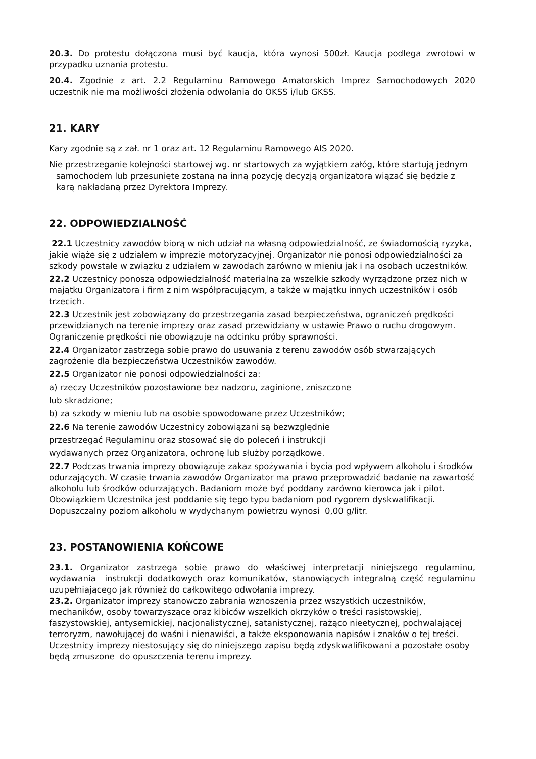20.3. Do protestu dołączona musi być kaucja, która wynosi 500zł. Kaucja podlega zwrotowi w przypadku uznania protestu.
20.4. Zgodnie z art. 2.2 Regulaminu Ramowego Amatorskich Imprez Samochodowych 2020 uczestnik nie ma możliwości złożenia odwołania do OKSS i/lub GKSS.
21. KARY
Kary zgodnie są z zał. nr 1 oraz art. 12 Regulaminu Ramowego AIS 2020.
Nie przestrzeganie kolejności startowej wg. nr startowych za wyjątkiem załóg, które startują jednym samochodem lub przesunięte zostaną na inną pozycję decyzją organizatora wiązać się będzie z karą nakładaną przez Dyrektora Imprezy.
22. ODPOWIEDZIALNOŚĆ
22.1 Uczestnicy zawodów biorą w nich udział na własną odpowiedzialność, ze świadomością ryzyka, jakie wiąże się z udziałem w imprezie motoryzacyjnej. Organizator nie ponosi odpowiedzialności za szkody powstałe w związku z udziałem w zawodach zarówno w mieniu jak i na osobach uczestników.
22.2 Uczestnicy ponoszą odpowiedzialność materialną za wszelkie szkody wyrządzone przez nich w majątku Organizatora i firm z nim współpracującym, a także w majątku innych uczestników i osób trzecich.
22.3 Uczestnik jest zobowiązany do przestrzegania zasad bezpieczeństwa, ograniczeń prędkości przewidzianych na terenie imprezy oraz zasad przewidziany w ustawie Prawo o ruchu drogowym. Ograniczenie prędkości nie obowiązuje na odcinku próby sprawności.
22.4 Organizator zastrzega sobie prawo do usuwania z terenu zawodów osób stwarzających zagrożenie dla bezpieczeństwa Uczestników zawodów.
22.5 Organizator nie ponosi odpowiedzialności za:
a) rzeczy Uczestników pozostawione bez nadzoru, zaginione, zniszczone
lub skradzione;
b) za szkody w mieniu lub na osobie spowodowane przez Uczestników;
22.6 Na terenie zawodów Uczestnicy zobowiązani są bezwzględnie
przestrzegać Regulaminu oraz stosować się do poleceń i instrukcji
wydawanych przez Organizatora, ochronę lub służby porządkowe.
22.7 Podczas trwania imprezy obowiązuje zakaz spożywania i bycia pod wpływem alkoholu i środków odurzających. W czasie trwania zawodów Organizator ma prawo przeprowadzić badanie na zawartość alkoholu lub środków odurzających. Badaniom może być poddany zarówno kierowca jak i pilot. Obowiązkiem Uczestnika jest poddanie się tego typu badaniom pod rygorem dyskwalifikacji. Dopuszczalny poziom alkoholu w wydychanym powietrzu wynosi 0,00 g/litr.
23. POSTANOWIENIA KOŃCOWE
23.1. Organizator zastrzega sobie prawo do właściwej interpretacji niniejszego regulaminu, wydawania instrukcji dodatkowych oraz komunikatów, stanowiących integralną część regulaminu uzupełniającego jak również do całkowitego odwołania imprezy.
23.2. Organizator imprezy stanowczo zabrania wznoszenia przez wszystkich uczestników, mechaników, osoby towarzyszące oraz kibiców wszelkich okrzyków o treści rasistowskiej, faszystowskiej, antysemickiej, nacjonalistycznej, satanistycznej, rażąco nieetycznej, pochwalającej terroryzm, nawołującej do waśni i nienawiści, a także eksponowania napisów i znaków o tej treści. Uczestnicy imprezy niestosujący się do niniejszego zapisu będą zdyskwalifikowani a pozostałe osoby będą zmuszone do opuszczenia terenu imprezy.